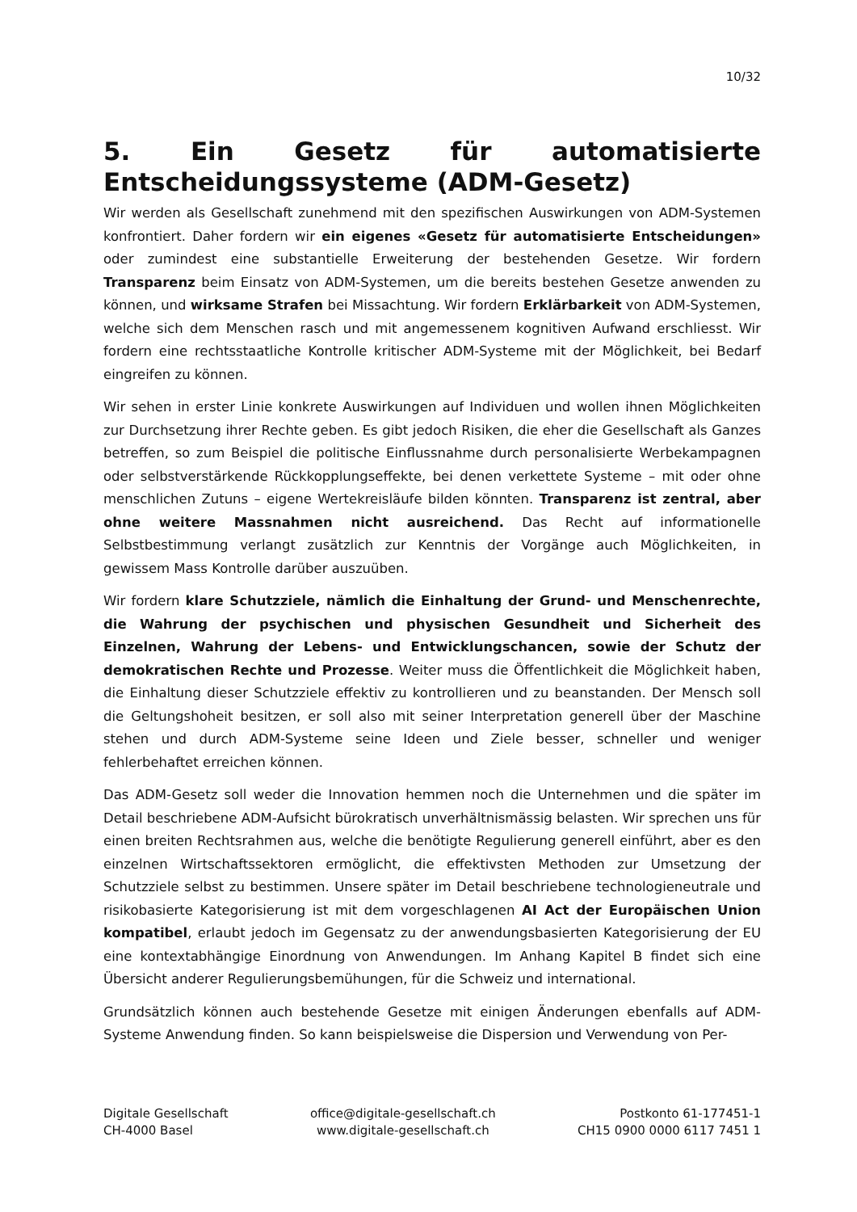10/32
5. Ein Gesetz für automatisierte Entscheidungssysteme (ADM-Gesetz)
Wir werden als Gesellschaft zunehmend mit den spezifischen Auswirkungen von ADM-Systemen konfrontiert. Daher fordern wir ein eigenes «Gesetz für automatisierte Entscheidungen» oder zumindest eine substantielle Erweiterung der bestehenden Gesetze. Wir fordern Transparenz beim Einsatz von ADM-Systemen, um die bereits bestehen Gesetze anwenden zu können, und wirksame Strafen bei Missachtung. Wir fordern Erklärbarkeit von ADM-Systemen, welche sich dem Menschen rasch und mit angemessenem kognitiven Aufwand erschliesst. Wir fordern eine rechtsstaatliche Kontrolle kritischer ADM-Systeme mit der Möglichkeit, bei Bedarf eingreifen zu können.
Wir sehen in erster Linie konkrete Auswirkungen auf Individuen und wollen ihnen Möglichkeiten zur Durchsetzung ihrer Rechte geben. Es gibt jedoch Risiken, die eher die Gesellschaft als Ganzes betreffen, so zum Beispiel die politische Einflussnahme durch personalisierte Werbekampagnen oder selbstverstärkende Rückkopplungseffekte, bei denen verkettete Systeme – mit oder ohne menschlichen Zutuns – eigene Wertekreisläufe bilden könnten. Transparenz ist zentral, aber ohne weitere Massnahmen nicht ausreichend. Das Recht auf informationelle Selbstbestimmung verlangt zusätzlich zur Kenntnis der Vorgänge auch Möglichkeiten, in gewissem Mass Kontrolle darüber auszuüben.
Wir fordern klare Schutzziele, nämlich die Einhaltung der Grund- und Menschenrechte, die Wahrung der psychischen und physischen Gesundheit und Sicherheit des Einzelnen, Wahrung der Lebens- und Entwicklungschancen, sowie der Schutz der demokratischen Rechte und Prozesse. Weiter muss die Öffentlichkeit die Möglichkeit haben, die Einhaltung dieser Schutzziele effektiv zu kontrollieren und zu beanstanden. Der Mensch soll die Geltungshoheit besitzen, er soll also mit seiner Interpretation generell über der Maschine stehen und durch ADM-Systeme seine Ideen und Ziele besser, schneller und weniger fehlerbehaftet erreichen können.
Das ADM-Gesetz soll weder die Innovation hemmen noch die Unternehmen und die später im Detail beschriebene ADM-Aufsicht bürokratisch unverhältnismässig belasten. Wir sprechen uns für einen breiten Rechtsrahmen aus, welche die benötigte Regulierung generell einführt, aber es den einzelnen Wirtschaftssektoren ermöglicht, die effektivsten Methoden zur Umsetzung der Schutzziele selbst zu bestimmen. Unsere später im Detail beschriebene technologieneutrale und risikobasierte Kategorisierung ist mit dem vorgeschlagenen AI Act der Europäischen Union kompatibel, erlaubt jedoch im Gegensatz zu der anwendungsbasierten Kategorisierung der EU eine kontextabhängige Einordnung von Anwendungen. Im Anhang Kapitel B findet sich eine Übersicht anderer Regulierungsbemühungen, für die Schweiz und international.
Grundsätzlich können auch bestehende Gesetze mit einigen Änderungen ebenfalls auf ADM-Systeme Anwendung finden. So kann beispielsweise die Dispersion und Verwendung von Per-
Digitale Gesellschaft
CH-4000 Basel
office@digitale-gesellschaft.ch
www.digitale-gesellschaft.ch
Postkonto 61-177451-1
CH15 0900 0000 6117 7451 1